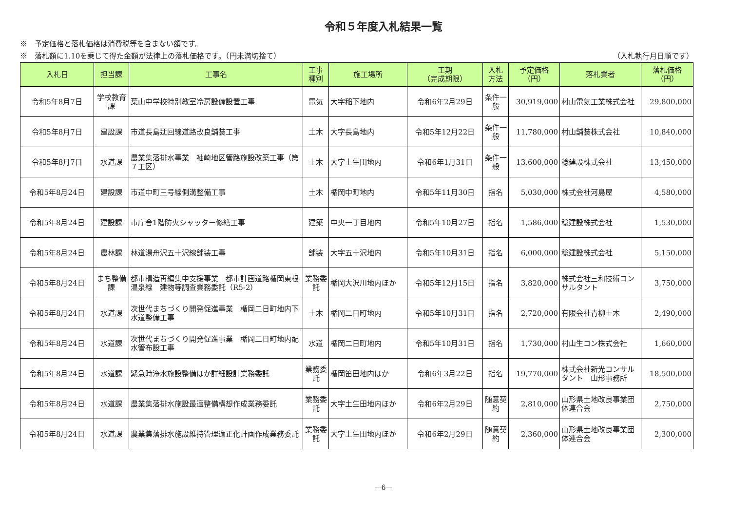令和５年度入札結果一覧
※　予定価格と落札価格は消費税等を含まない額です。
※　落札額に1.10を乗じて得た金額が法律上の落札価格です。（円未満切捨て） （入札執行月日順です）
| 入札日 | 担当課 | 工事名 | 工事 種別 | 施工場所 | 工期 （完成期限） | 入札 方法 | 予定価格 （円） | 落札業者 | 落札価格 （円） |
| --- | --- | --- | --- | --- | --- | --- | --- | --- | --- |
| 令和5年8月7日 | 学校教育課 | 葉山中学校特別教室冷房設備設置工事 | 電気 | 大字稲下地内 | 令和6年2月29日 | 条件一般 | 30,919,000 | 村山電気工業株式会社 | 29,800,000 |
| 令和5年8月7日 | 建設課 | 市道長島迂回線道路改良舗装工事 | 土木 | 大字長島地内 | 令和5年12月22日 | 条件一般 | 11,780,000 | 村山舗装株式会社 | 10,840,000 |
| 令和5年8月7日 | 水道課 | 農業集落排水事業 袖崎地区管路施設改築工事（第７工区） | 土木 | 大字土生田地内 | 令和6年1月31日 | 条件一般 | 13,600,000 | 稔建設株式会社 | 13,450,000 |
| 令和5年8月24日 | 建設課 | 市道中町三号線側溝整備工事 | 土木 | 楯岡中町地内 | 令和5年11月30日 | 指名 | 5,030,000 | 株式会社河島屋 | 4,580,000 |
| 令和5年8月24日 | 建設課 | 市庁舎1階防火シャッター修繕工事 | 建築 | 中央一丁目地内 | 令和5年10月27日 | 指名 | 1,586,000 | 稔建設株式会社 | 1,530,000 |
| 令和5年8月24日 | 農林課 | 林道湯舟沢五十沢線舗装工事 | 舗装 | 大字五十沢地内 | 令和5年10月31日 | 指名 | 6,000,000 | 稔建設株式会社 | 5,150,000 |
| 令和5年8月24日 | まち整備課 | 都市構造再編集中支援事業 都市計画道路楯岡東根温泉線 建物等調査業務委託（R5-2） | 業務委託 | 楯岡大沢川地内ほか | 令和5年12月15日 | 指名 | 3,820,000 | 株式会社三和技術コンサルタント | 3,750,000 |
| 令和5年8月24日 | 水道課 | 次世代まちづくり開発促進事業 楯岡二日町地内下水道整備工事 | 土木 | 楯岡二日町地内 | 令和5年10月31日 | 指名 | 2,720,000 | 有限会社青柳土木 | 2,490,000 |
| 令和5年8月24日 | 水道課 | 次世代まちづくり開発促進事業 楯岡二日町地内配水管布設工事 | 水道 | 楯岡二日町地内 | 令和5年10月31日 | 指名 | 1,730,000 | 村山生コン株式会社 | 1,660,000 |
| 令和5年8月24日 | 水道課 | 緊急時浄水施設整備ほか詳細設計業務委託 | 業務委託 | 楯岡笛田地内ほか | 令和6年3月22日 | 指名 | 19,770,000 | 株式会社新光コンサルタント 山形事務所 | 18,500,000 |
| 令和5年8月24日 | 水道課 | 農業集落排水施設最適整備構想作成業務委託 | 業務委託 | 大字土生田地内ほか | 令和6年2月29日 | 随意契約 | 2,810,000 | 山形県土地改良事業団体連合会 | 2,750,000 |
| 令和5年8月24日 | 水道課 | 農業集落排水施設維持管理適正化計画作成業務委託 | 業務委託 | 大字土生田地内ほか | 令和6年2月29日 | 随意契約 | 2,360,000 | 山形県土地改良事業団体連合会 | 2,300,000 |
—6—